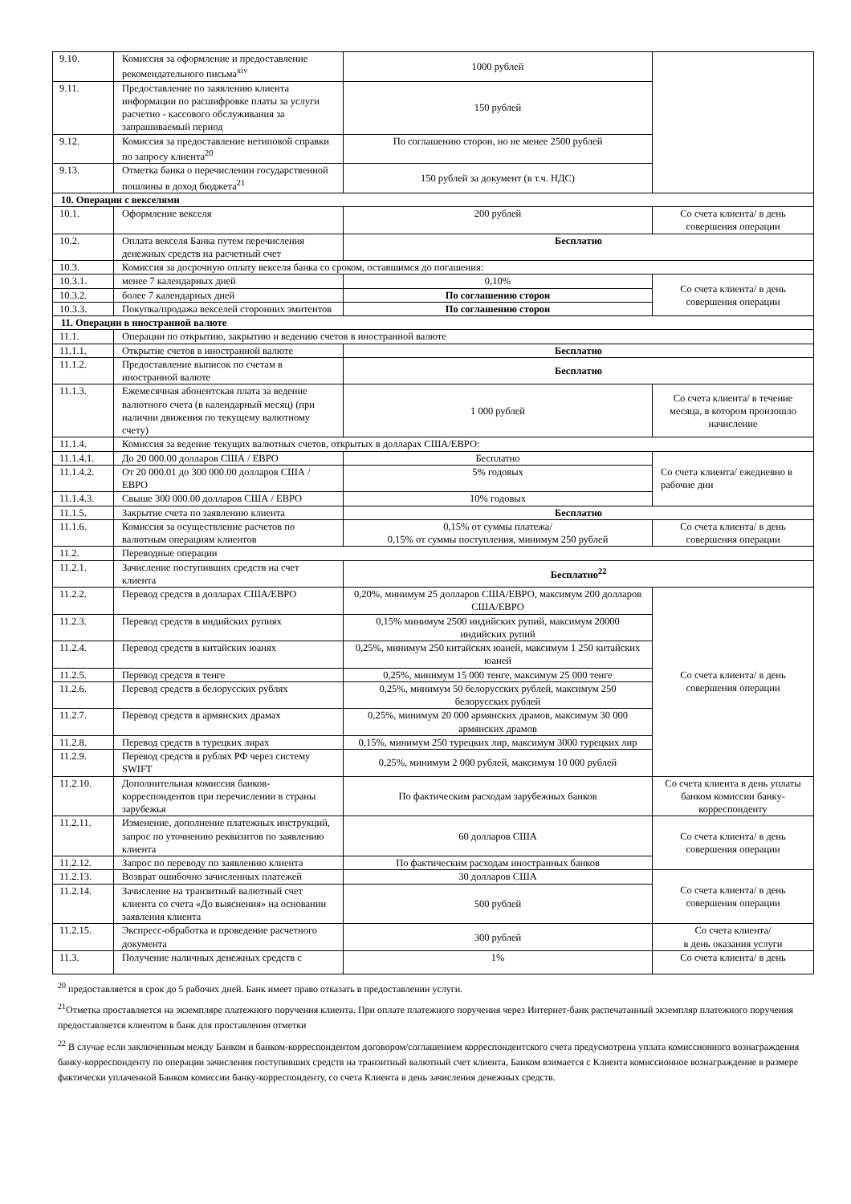| 9.10. | Комиссия за оформление и предоставление рекомендательного письма<sup>xiv</sup> | 1000 рублей | |
| 9.11. | Предоставление по заявлению клиента информации по расшифровке платы за услуги расчетно - кассового обслуживания за запрашиваемый период | 150 рублей | |
| 9.12. | Комиссия за предоставление нетиповой справки по запросу клиента<sup>20</sup> | По соглашению сторон, но не менее 2500 рублей | |
| 9.13. | Отметка банка о перечислении государственной пошлины в доход бюджета<sup>21</sup> | 150 рублей за документ (в т.ч. НДС) | |
| 10. Операции с векселями | | | |
| 10.1. | Оформление векселя | 200 рублей | Со счета клиента/ в день совершения операции |
| 10.2. | Оплата векселя Банка путем перечисления денежных средств на расчетный счет | Бесплатно | |
| 10.3. | Комиссия за досрочную оплату векселя банка со сроком, оставшимся до погашения: | | |
| 10.3.1. | менее 7 календарных дней | 0,10% | Со счета клиента/ в день совершения операции |
| 10.3.2. | более 7 календарных дней | По соглашению сторон | |
| 10.3.3. | Покупка/продажа векселей сторонних эмитентов | По соглашению сторон | |
| 11. Операции в иностранной валюте | | | |
| 11.1. | Операции по открытию, закрытию и ведению счетов в иностранной валюте | | |
| 11.1.1. | Открытие счетов в иностранной валюте | Бесплатно | |
| 11.1.2. | Предоставление выписок по счетам в иностранной валюте | Бесплатно | |
| 11.1.3. | Ежемесячная абонентская плата за ведение валютного счета (в календарный месяц) (при наличии движения по текущему валютному счету) | 1 000 рублей | Со счета клиента/ в течение месяца, в котором произошло начисление |
| 11.1.4. | Комиссия за ведение текущих валютных счетов, открытых в долларах США/ЕВРО: | | |
| 11.1.4.1. | До 20 000.00 долларов США / ЕВРО | Бесплатно | Со счета клиента/ ежедневно в рабочие дни |
| 11.1.4.2. | От 20 000.01 до 300 000.00 долларов США / ЕВРО | 5% годовых | |
| 11.1.4.3. | Свыше 300 000.00 долларов США / ЕВРО | 10% годовых | |
| 11.1.5. | Закрытие счета по заявлению клиента | Бесплатно | |
| 11.1.6. | Комиссия за осуществление расчетов по валютным операциям клиентов | 0,15% от суммы платежа/ 0,15% от суммы поступления, минимум 250 рублей | Со счета клиента/ в день совершения операции |
| 11.2. | Переводные операции | | |
| 11.2.1. | Зачисление поступивших средств на счет клиента | Бесплатно<sup>22</sup> | |
| 11.2.2. | Перевод средств в долларах США/ЕВРО | 0,20%, минимум 25 долларов США/ЕВРО, максимум 200 долларов США/ЕВРО | Со счета клиента/ в день совершения операции |
| 11.2.3. | Перевод средств в индийских рупиях | 0,15% минимум 2500 индийских рупий, максимум 20000 индийских рупий | |
| 11.2.4. | Перевод средств в китайских юанях | 0,25%, минимум 250 китайских юаней, максимум 1 250 китайских юаней | |
| 11.2.5. | Перевод средств в тенге | 0,25%, минимум 15 000 тенге, максимум 25 000 тенге | |
| 11.2.6. | Перевод средств в белорусских рублях | 0,25%, минимум 50 белорусских рублей, максимум 250 белорусских рублей | |
| 11.2.7. | Перевод средств в армянских драмах | 0,25%, минимум 20 000 армянских драмов, максимум 30 000 армянских драмов | |
| 11.2.8. | Перевод средств в турецких лирах | 0,15%, минимум 250 турецких лир, максимум 3000 турецких лир | |
| 11.2.9. | Перевод средств в рублях РФ через систему SWIFT | 0,25%, минимум 2 000 рублей, максимум 10 000 рублей | |
| 11.2.10. | Дополнительная комиссия банков-корреспондентов при перечислении в страны зарубежья | По фактическим расходам зарубежных банков | Со счета клиента в день уплаты банком комиссии банку-корреспонденту |
| 11.2.11. | Изменение, дополнение платежных инструкций, запрос по уточнению реквизитов по заявлению клиента | 60 долларов США | Со счета клиента/ в день совершения операции |
| 11.2.12. | Запрос по переводу по заявлению клиента | По фактическим расходам иностранных банков | |
| 11.2.13. | Возврат ошибочно зачисленных платежей | 30 долларов США | Со счета клиента/ в день совершения операции |
| 11.2.14. | Зачисление на транзитный валютный счет клиента со счета «До выяснения» на основании заявления клиента | 500 рублей | |
| 11.2.15. | Экспресс-обработка и проведение расчетного документа | 300 рублей | Со счета клиента/ в день оказания услуги |
| 11.3. | Получение наличных денежных средств с | 1% | Со счета клиента/ в день |
<sup>20</sup> предоставляется в срок до 5 рабочих дней. Банк имеет право отказать в предоставлении услуги.
<sup>21</sup> Отметка проставляется на экземпляре платежного поручения клиента. При оплате платежного поручения через Интернет-банк распечатанный экземпляр платежного поручения предоставляется клиентом в банк для проставления отметки
<sup>22</sup> В случае если заключенным между Банком и банком-корреспондентом договором/соглашением корреспондентского счета предусмотрена уплата комиссионного вознаграждения банку-корреспонденту по операции зачисления поступивших средств на транзитный валютный счет клиента, Банком взимается с Клиента комиссионное вознаграждение в размере фактически уплаченной Банком комиссии банку-корреспонденту, со счета Клиента в день зачисления денежных средств.